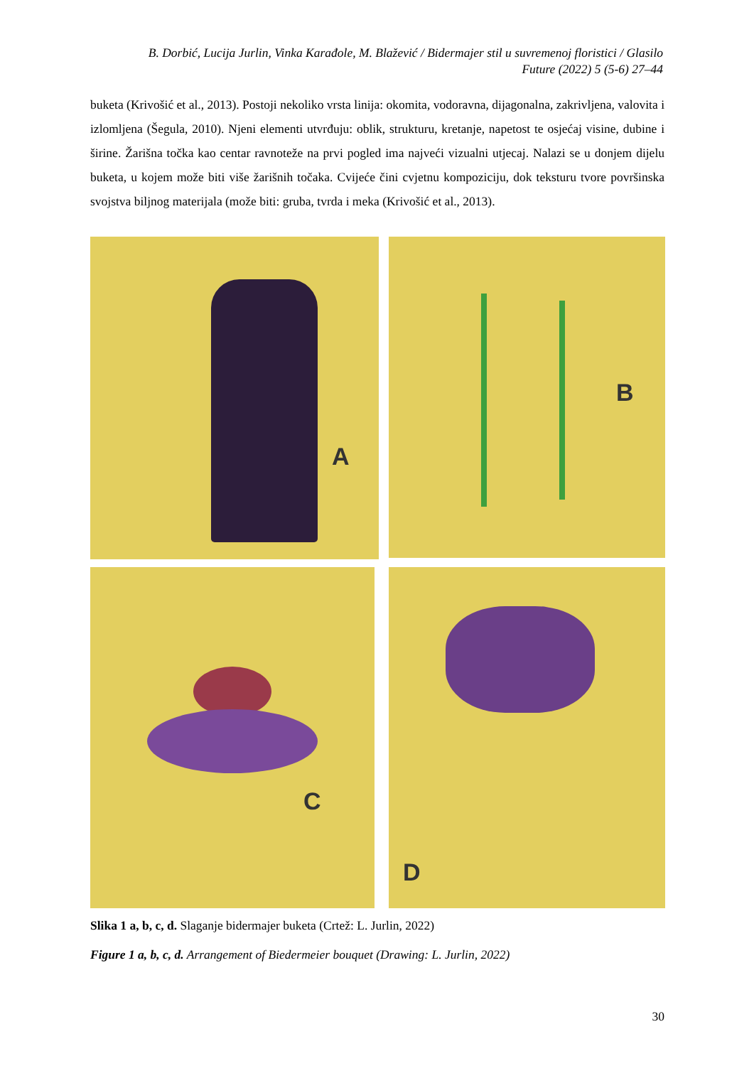B. Dorbić, Lucija Jurlin, Vinka Karađole, M. Blažević / Bidermajer stil u suvremenoj floristici / Glasilo Future (2022) 5 (5-6) 27–44
buketa (Krivošić et al., 2013). Postoji nekoliko vrsta linija: okomita, vodoravna, dijagonalna, zakrivljena, valovita i izlomljena (Šegula, 2010). Njeni elementi utvrđuju: oblik, strukturu, kretanje, napetost te osjećaj visine, dubine i širine. Žarišna točka kao centar ravnoteže na prvi pogled ima najveći vizualni utjecaj. Nalazi se u donjem dijelu buketa, u kojem može biti više žarišnih točaka. Cvijeće čini cvjetnu kompoziciju, dok teksturu tvore površinska svojstva biljnog materijala (može biti: gruba, tvrda i meka (Krivošić et al., 2013).
A B
C D
Slika 1 a, b, c, d. Slaganje bidermajer buketa (Crtež: L. Jurlin, 2022)
Figure 1 a, b, c, d. Arrangement of Biedermeier bouquet (Drawing: L. Jurlin, 2022)
30